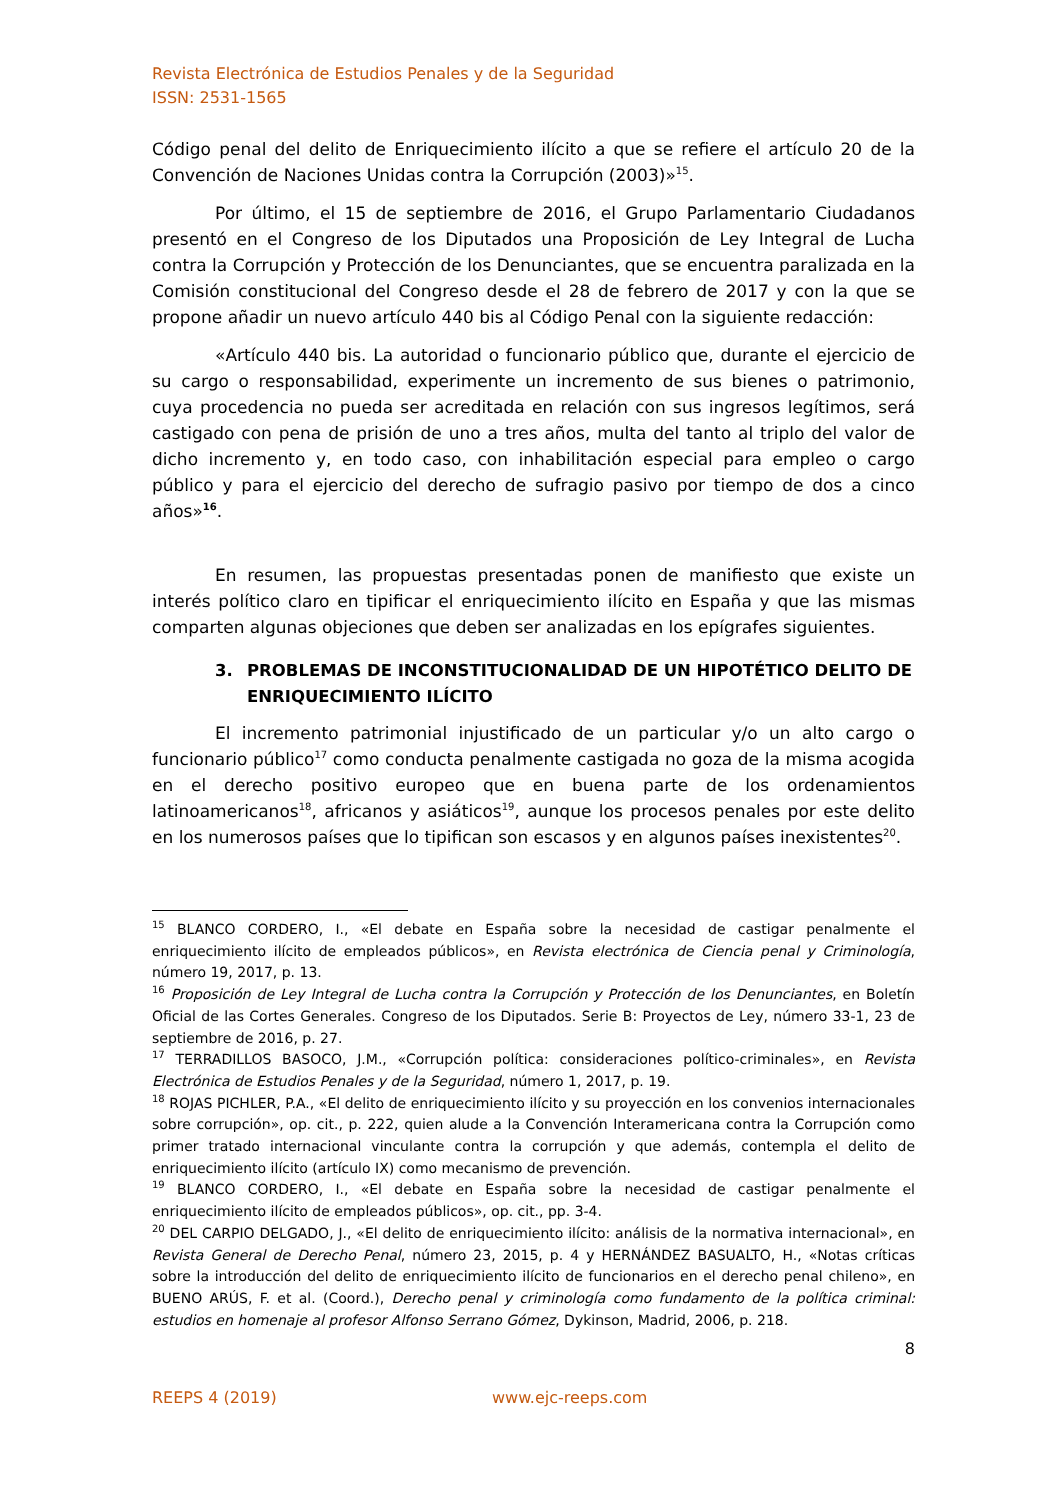Revista Electrónica de Estudios Penales y de la Seguridad
ISSN: 2531-1565
Código penal del delito de Enriquecimiento ilícito a que se refiere el artículo 20 de la Convención de Naciones Unidas contra la Corrupción (2003)»<sup>15</sup>.
Por último, el 15 de septiembre de 2016, el Grupo Parlamentario Ciudadanos presentó en el Congreso de los Diputados una Proposición de Ley Integral de Lucha contra la Corrupción y Protección de los Denunciantes, que se encuentra paralizada en la Comisión constitucional del Congreso desde el 28 de febrero de 2017 y con la que se propone añadir un nuevo artículo 440 bis al Código Penal con la siguiente redacción:
«Artículo 440 bis. La autoridad o funcionario público que, durante el ejercicio de su cargo o responsabilidad, experimente un incremento de sus bienes o patrimonio, cuya procedencia no pueda ser acreditada en relación con sus ingresos legítimos, será castigado con pena de prisión de uno a tres años, multa del tanto al triplo del valor de dicho incremento y, en todo caso, con inhabilitación especial para empleo o cargo público y para el ejercicio del derecho de sufragio pasivo por tiempo de dos a cinco años»<sup>16</sup>.
En resumen, las propuestas presentadas ponen de manifiesto que existe un interés político claro en tipificar el enriquecimiento ilícito en España y que las mismas comparten algunas objeciones que deben ser analizadas en los epígrafes siguientes.
3. PROBLEMAS DE INCONSTITUCIONALIDAD DE UN HIPOTÉTICO DELITO DE ENRIQUECIMIENTO ILÍCITO
El incremento patrimonial injustificado de un particular y/o un alto cargo o funcionario público<sup>17</sup> como conducta penalmente castigada no goza de la misma acogida en el derecho positivo europeo que en buena parte de los ordenamientos latinoamericanos<sup>18</sup>, africanos y asiáticos<sup>19</sup>, aunque los procesos penales por este delito en los numerosos países que lo tipifican son escasos y en algunos países inexistentes<sup>20</sup>.
<sup>15</sup> BLANCO CORDERO, I., «El debate en España sobre la necesidad de castigar penalmente el enriquecimiento ilícito de empleados públicos», en Revista electrónica de Ciencia penal y Criminología, número 19, 2017, p. 13.
<sup>16</sup> Proposición de Ley Integral de Lucha contra la Corrupción y Protección de los Denunciantes, en Boletín Oficial de las Cortes Generales. Congreso de los Diputados. Serie B: Proyectos de Ley, número 33-1, 23 de septiembre de 2016, p. 27.
<sup>17</sup> TERRADILLOS BASOCO, J.M., «Corrupción política: consideraciones político-criminales», en Revista Electrónica de Estudios Penales y de la Seguridad, número 1, 2017, p. 19.
<sup>18</sup> ROJAS PICHLER, P.A., «El delito de enriquecimiento ilícito y su proyección en los convenios internacionales sobre corrupción», op. cit., p. 222, quien alude a la Convención Interamericana contra la Corrupción como primer tratado internacional vinculante contra la corrupción y que además, contempla el delito de enriquecimiento ilícito (artículo IX) como mecanismo de prevención.
<sup>19</sup> BLANCO CORDERO, I., «El debate en España sobre la necesidad de castigar penalmente el enriquecimiento ilícito de empleados públicos», op. cit., pp. 3-4.
<sup>20</sup> DEL CARPIO DELGADO, J., «El delito de enriquecimiento ilícito: análisis de la normativa internacional», en Revista General de Derecho Penal, número 23, 2015, p. 4 y HERNÁNDEZ BASUALTO, H., «Notas críticas sobre la introducción del delito de enriquecimiento ilícito de funcionarios en el derecho penal chileno», en BUENO ARÚS, F. et al. (Coord.), Derecho penal y criminología como fundamento de la política criminal: estudios en homenaje al profesor Alfonso Serrano Gómez, Dykinson, Madrid, 2006, p. 218.
8
REEPS 4 (2019) www.ejc-reeps.com